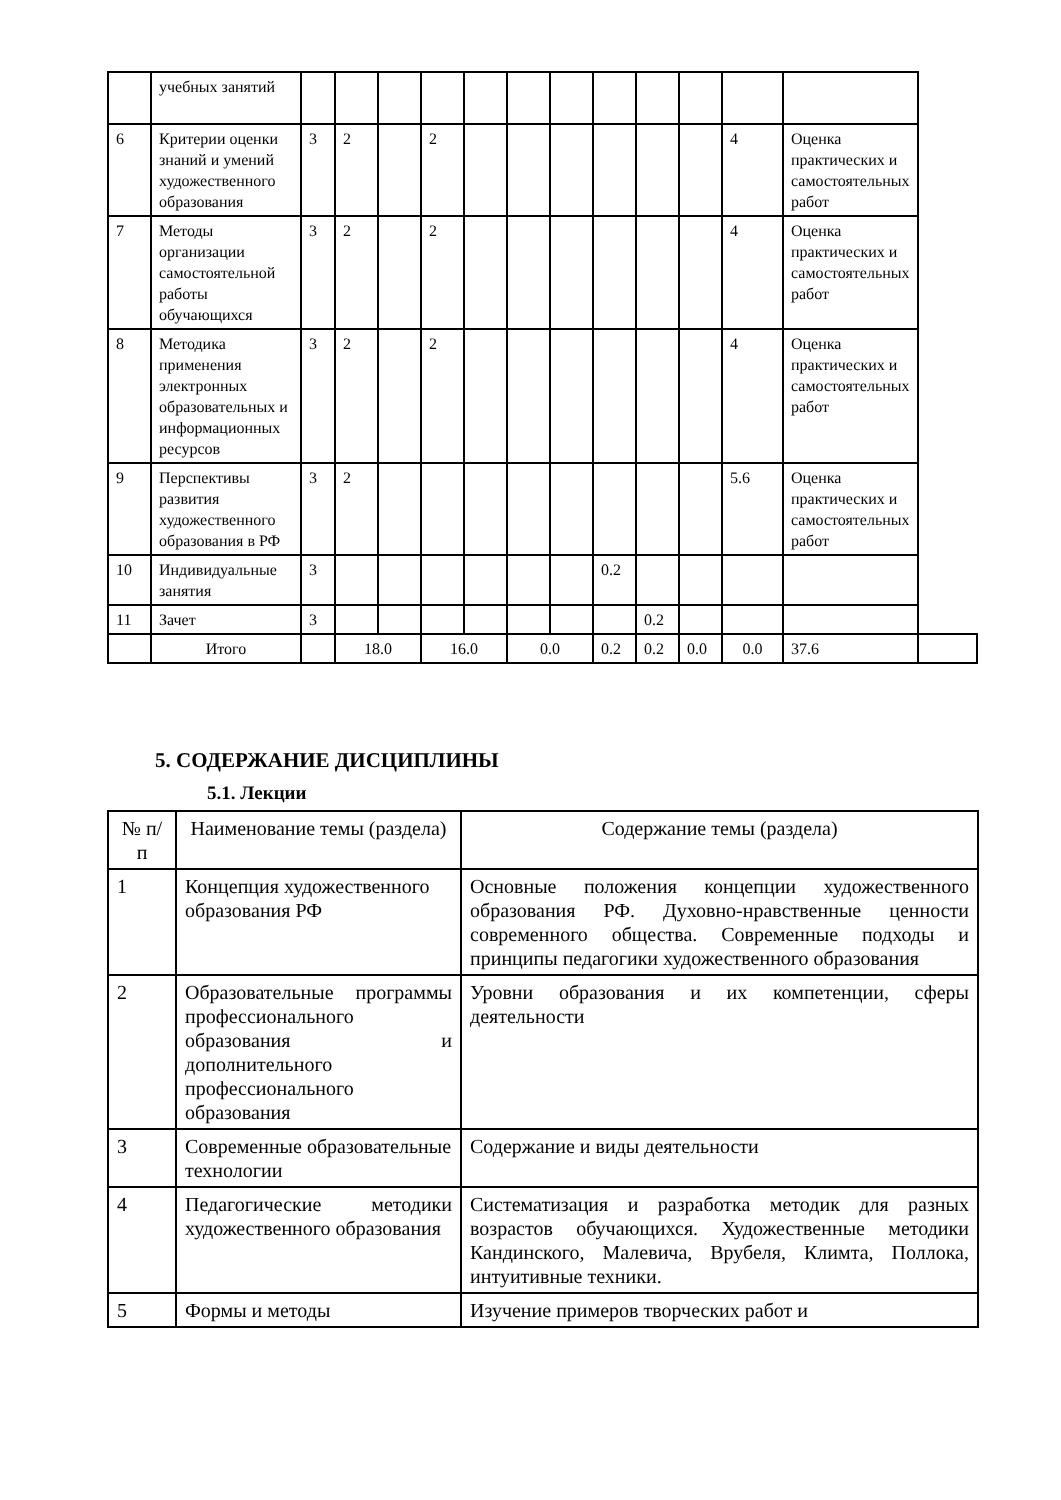| | учебных занятий | | | | | | | | | | | | | |
| 6 | Критерии оценки знаний и умений художественного образования | 3 | 2 | | 2 | | | | | | | 4 | Оценка практических и самостоятельных работ | |
| 7 | Методы организации самостоятельной работы обучающихся | 3 | 2 | | 2 | | | | | | | 4 | Оценка практических и самостоятельных работ | |
| 8 | Методика применения электронных образовательных и информационных ресурсов | 3 | 2 | | 2 | | | | | | | 4 | Оценка практических и самостоятельных работ | |
| 9 | Перспективы развития художественного образования в РФ | 3 | 2 | | | | | | | | | 5.6 | Оценка практических и самостоятельных работ | |
| 10 | Индивидуальные занятия | 3 | | | | | | | 0.2 | | | | | |
| 11 | Зачет | 3 | | | | | | | | 0.2 | | | | |
| | Итого | | 18.0 | | 16.0 | | 0.0 | | 0.2 | 0.2 | 0.0 | 0.0 | 37.6 | |
5. СОДЕРЖАНИЕ ДИСЦИПЛИНЫ
5.1. Лекции
| № п/п | Наименование темы (раздела) | Содержание темы (раздела) |
| 1 | Концепция художественного образования РФ | Основные положения концепции художественного образования РФ. Духовно-нравственные ценности современного общества. Современные подходы и принципы педагогики художественного образования |
| 2 | Образовательные программы профессионального образования и дополнительного профессионального образования | Уровни образования и их компетенции, сферы деятельности |
| 3 | Современные образовательные технологии | Содержание и виды деятельности |
| 4 | Педагогические методики художественного образования | Систематизация и разработка методик для разных возрастов обучающихся. Художественные методики Кандинского, Малевича, Врубеля, Климта, Поллока, интуитивные техники. |
| 5 | Формы и методы | Изучение примеров творческих работ и |